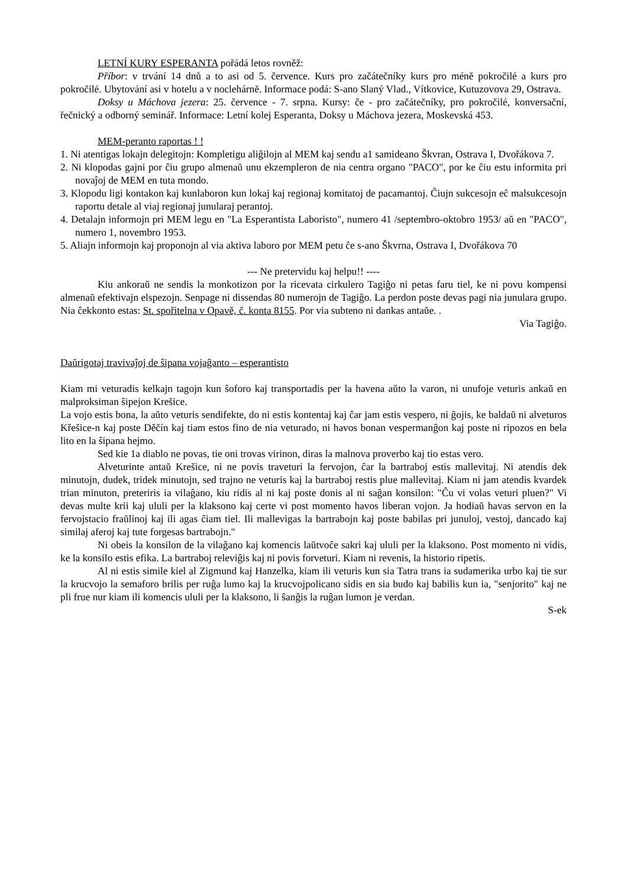LETNÍ KURY ESPERANTA pořádá letos rovněž:
Příbor: v trvání 14 dnů a to asi od 5. července. Kurs pro začátečníky kurs pro méně pokročilé a kurs pro pokročilé. Ubytování asi v hotelu a v noclehárně. Informace podá: S-ano Slaný Vlad., Vítkovice, Kutuzovova 29, Ostrava.
Doksy u Máchova jezera: 25. července - 7. srpna. Kursy: če - pro začátečníky, pro pokročilé, konversační, řečnický a odborný seminář. Informace: Letní kolej Esperanta, Doksy u Máchova jezera, Moskevská 453.
MEM-peranto raportas ! !
1. Ni atentigas lokajn delegitojn: Kompletigu aliĝilojn al MEM kaj sendu a1 samideano Škvran, Ostrava I, Dvořákova 7.
2. Ni klopodas gajni por ĉiu grupo almenaŭ unu ekzempleron de nia centra organo "PACO", por ke ĉiu estu informita pri novaĵoj de MEM en tuta mondo.
3. Klopodu ligi kontakon kaj kunlaboron kun lokaj kaj regionaj komitatoj de pacamantoj. Ĉiujn sukcesojn eĉ malsukcesojn raportu detale al viaj regionaj junularaj perantoj.
4. Detalajn informojn pri MEM legu en "La Esperantista Laboristo", numero 41 /septembro-oktobro 1953/ aŭ en "PACO", numero 1, novembro 1953.
5. Aliajn informojn kaj proponojn al via aktiva laboro por MEM petu ĉe s-ano Škvrna, Ostrava I, Dvořákova 70
--- Ne pretervidu kaj helpu!! ----
Kiu ankoraŭ ne sendis la monkotizon por la ricevata cirkulero Tagiĝo ni petas faru tiel, ke ni povu kompensi almenaŭ efektivajn elspezojn. Senpage ni dissendas 80 numerojn de Tagiĝo. La perdon poste devas pagi nia junulara grupo. Nia ĉekkonto estas: St. spořitelna v Opavě, č. konta 8155. Por via subteno ni dankas antaŭe. .
Via Tagiĝo.
Daŭrigotaj travivaĵoj de ŝipana vojaĝanto – esperantisto
Kiam mi veturadis kelkajn tagojn kun ŝoforo kaj transportadis per la havena aŭto la varon, ni unufoje veturis ankaŭ en malproksiman ŝipejon Krešice.
La vojo estis bona, la aŭto veturis sendifekte, do ni estis kontentaj kaj ĉar jam estis vespero, ni ĝojis, ke baldaŭ ni alveturos Křešice-n kaj poste Děčín kaj tiam estos fino de nia veturado, ni havos bonan vespermanĝon kaj poste ni ripozos en bela lito en la ŝipana hejmo.
Sed kie 1a diablo ne povas, tie oni trovas virinon, diras la malnova proverbo kaj tio estas vero.
Alveturinte antaŭ Krešice, ni ne povis traveturi la fervojon, ĉar la bartraboj estis mallevitaj. Ni atendis dek minutojn, dudek, tridek minutojn, sed trajno ne veturis kaj la bartraboj restis plue mallevitaj. Kiam ni jam atendis kvardek trian minuton, preteriris ia vilaĝano, kiu ridis al ni kaj poste donis al ni saĝan konsilon: "Ĉu vi volas veturi pluen?" Vi devas multe krii kaj ululi per la klaksono kaj certe vi post momento havos liberan vojon. Ja hodiaŭ havas servon en la fervojstacio fraŭlinoj kaj ili agas ĉiam tiel. Ili mallevigas la bartrabojn kaj poste babilas pri junuloj, vestoj, dancado kaj similaj aferoj kaj tute forgesas bartrabojn."
Ni obeis la konsilon de la vilaĝano kaj komencis laŭtvoĉe sakri kaj ululi per la klaksono. Post momento ni vidis, ke la konsilo estis efika. La bartraboj releviĝis kaj ni povis forveturi. Kiam ni revenis, la historio ripetis.
Al ni estis simile kiel al Zigmund kaj Hanzelka, kiam ili veturis kun sia Tatra trans ia sudamerika urbo kaj tie sur la krucvojo la semaforo brilis per ruĝa lumo kaj la krucvojpolicano sidis en sia budo kaj babilis kun ia, "senjorito" kaj ne pli frue nur kiam ili komencis ululi per la klaksono, li ŝanĝis la ruĝan lumon je verdan.
S-ek